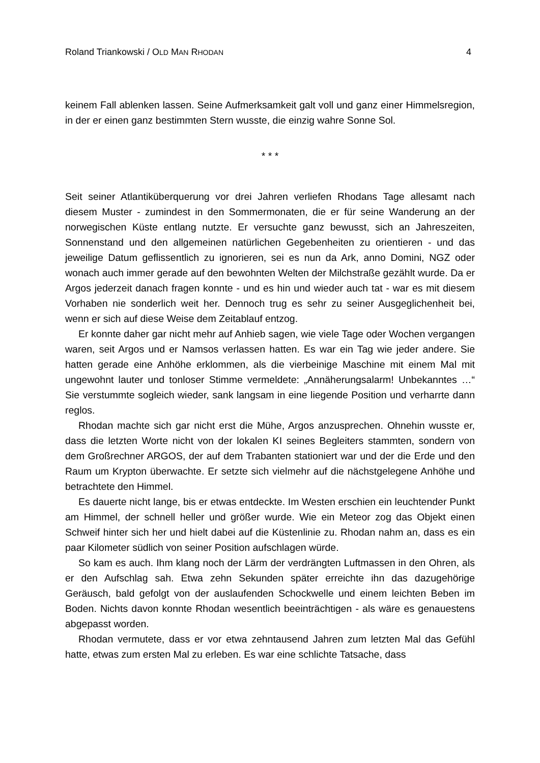Roland Triankowski / OLD MAN RHODAN 4
keinem Fall ablenken lassen. Seine Aufmerksamkeit galt voll und ganz einer Himmelsregion, in der er einen ganz bestimmten Stern wusste, die einzig wahre Sonne Sol.
* * *
Seit seiner Atlantiküberquerung vor drei Jahren verliefen Rhodans Tage allesamt nach diesem Muster - zumindest in den Sommermonaten, die er für seine Wanderung an der norwegischen Küste entlang nutzte. Er versuchte ganz bewusst, sich an Jahreszeiten, Sonnenstand und den allgemeinen natürlichen Gegebenheiten zu orientieren - und das jeweilige Datum geflissentlich zu ignorieren, sei es nun da Ark, anno Domini, NGZ oder wonach auch immer gerade auf den bewohnten Welten der Milchstraße gezählt wurde. Da er Argos jederzeit danach fragen konnte - und es hin und wieder auch tat - war es mit diesem Vorhaben nie sonderlich weit her. Dennoch trug es sehr zu seiner Ausgeglichenheit bei, wenn er sich auf diese Weise dem Zeitablauf entzog.
Er konnte daher gar nicht mehr auf Anhieb sagen, wie viele Tage oder Wochen vergangen waren, seit Argos und er Namsos verlassen hatten. Es war ein Tag wie jeder andere. Sie hatten gerade eine Anhöhe erklommen, als die vierbeinige Maschine mit einem Mal mit ungewohnt lauter und tonloser Stimme vermeldete: „Annäherungsalarm! Unbekanntes …“ Sie verstummte sogleich wieder, sank langsam in eine liegende Position und verharrte dann reglos.
Rhodan machte sich gar nicht erst die Mühe, Argos anzusprechen. Ohnehin wusste er, dass die letzten Worte nicht von der lokalen KI seines Begleiters stammten, sondern von dem Großrechner ARGOS, der auf dem Trabanten stationiert war und der die Erde und den Raum um Krypton überwachte. Er setzte sich vielmehr auf die nächstgelegene Anhöhe und betrachtete den Himmel.
Es dauerte nicht lange, bis er etwas entdeckte. Im Westen erschien ein leuchtender Punkt am Himmel, der schnell heller und größer wurde. Wie ein Meteor zog das Objekt einen Schweif hinter sich her und hielt dabei auf die Küstenlinie zu. Rhodan nahm an, dass es ein paar Kilometer südlich von seiner Position aufschlagen würde.
So kam es auch. Ihm klang noch der Lärm der verdrängten Luftmassen in den Ohren, als er den Aufschlag sah. Etwa zehn Sekunden später erreichte ihn das dazugehörige Geräusch, bald gefolgt von der auslaufenden Schockwelle und einem leichten Beben im Boden. Nichts davon konnte Rhodan wesentlich beeinträchtigen - als wäre es genauestens abgepasst worden.
Rhodan vermutete, dass er vor etwa zehntausend Jahren zum letzten Mal das Gefühl hatte, etwas zum ersten Mal zu erleben. Es war eine schlichte Tatsache, dass